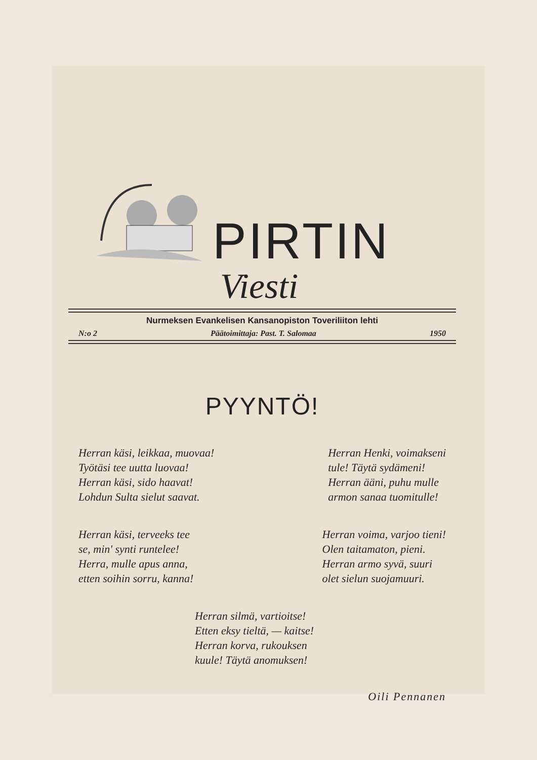PIRTIN
Viesti
Nurmeksen Evankelisen Kansanopiston Toveriliiton lehti
N:o 2 Päätoimittaja: Past. T. Salomaa 1950
PYYNTÖ!
Herran käsi, leikkaa, muovaa!
Työtäsi tee uutta luovaa!
Herran käsi, sido haavat!
Lohdun Sulta sielut saavat.
Herran Henki, voimakseni
tule! Täytä sydämeni!
Herran ääni, puhu mulle
armon sanaa tuomitulle!
Herran käsi, terveeks tee
se, min' synti runtelee!
Herra, mulle apus anna,
etten soihin sorru, kanna!
Herran voima, varjoo tieni!
Olen taitamaton, pieni.
Herran armo syvä, suuri
olet sielun suojamuuri.
Herran silmä, vartioitse!
Etten eksy tieltä, — kaitse!
Herran korva, rukouksen
kuule! Täytä anomuksen!
Oili Pennanen